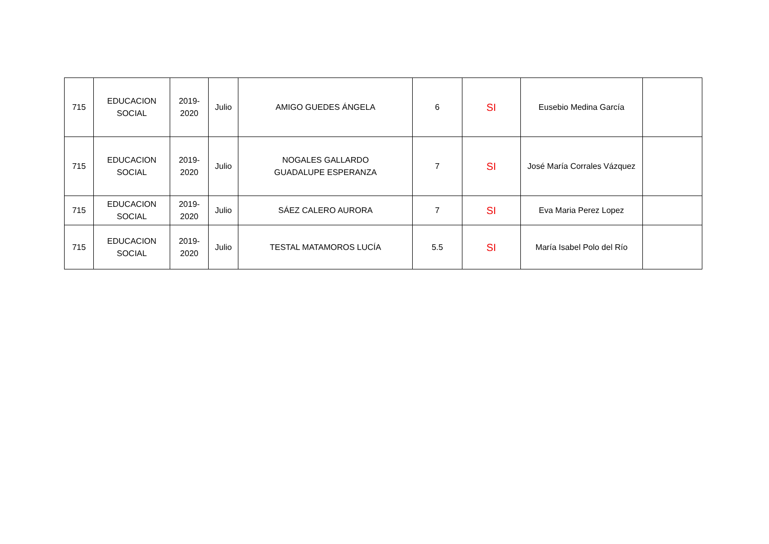| 715 | EDUCACION SOCIAL | 2019- 2020 | Julio | AMIGO GUEDES ÁNGELA | 6 | SI | Eusebio Medina García | |
| 715 | EDUCACION SOCIAL | 2019- 2020 | Julio | NOGALES GALLARDO GUADALUPE ESPERANZA | 7 | SI | José María Corrales Vázquez | |
| 715 | EDUCACION SOCIAL | 2019- 2020 | Julio | SÁEZ CALERO AURORA | 7 | SI | Eva Maria Perez Lopez | |
| 715 | EDUCACION SOCIAL | 2019- 2020 | Julio | TESTAL MATAMOROS LUCÍA | 5.5 | SI | María Isabel Polo del Río | |